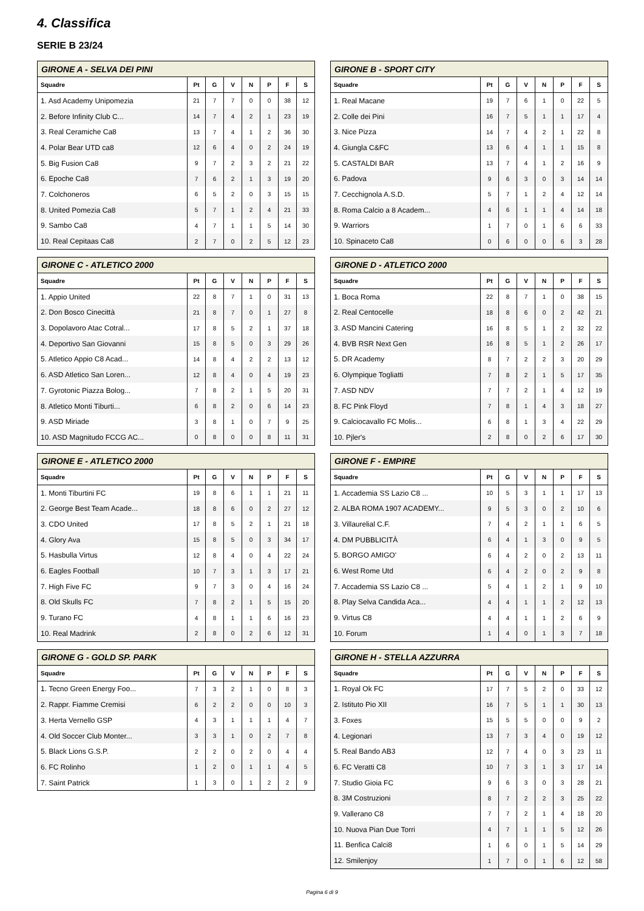4. Classifica
SERIE B 23/24
| GIRONE A - SELVA DEI PINI | | | | | | | |
| --- | --- | --- | --- | --- | --- | --- | --- |
| Squadre | Pt | G | V | N | P | F | S |
| 1. Asd Academy Unipomezia | 21 | 7 | 7 | 0 | 0 | 38 | 12 |
| 2. Before Infinity Club C... | 14 | 7 | 4 | 2 | 1 | 23 | 19 |
| 3. Real Ceramiche Ca8 | 13 | 7 | 4 | 1 | 2 | 36 | 30 |
| 4. Polar Bear UTD ca8 | 12 | 6 | 4 | 0 | 2 | 24 | 19 |
| 5. Big Fusion Ca8 | 9 | 7 | 2 | 3 | 2 | 21 | 22 |
| 6. Epoche Ca8 | 7 | 6 | 2 | 1 | 3 | 19 | 20 |
| 7. Colchoneros | 6 | 5 | 2 | 0 | 3 | 15 | 15 |
| 8. United Pomezia Ca8 | 5 | 7 | 1 | 2 | 4 | 21 | 33 |
| 9. Sambo Ca8 | 4 | 7 | 1 | 1 | 5 | 14 | 30 |
| 10. Real Cepitaas Ca8 | 2 | 7 | 0 | 2 | 5 | 12 | 23 |
| GIRONE B - SPORT CITY | | | | | | | |
| --- | --- | --- | --- | --- | --- | --- | --- |
| Squadre | Pt | G | V | N | P | F | S |
| 1. Real Macane | 19 | 7 | 6 | 1 | 0 | 22 | 5 |
| 2. Colle dei Pini | 16 | 7 | 5 | 1 | 1 | 17 | 4 |
| 3. Nice Pizza | 14 | 7 | 4 | 2 | 1 | 22 | 8 |
| 4. Giungla C&FC | 13 | 6 | 4 | 1 | 1 | 15 | 8 |
| 5. CASTALDI BAR | 13 | 7 | 4 | 1 | 2 | 16 | 9 |
| 6. Padova | 9 | 6 | 3 | 0 | 3 | 14 | 14 |
| 7. Cecchignola A.S.D. | 5 | 7 | 1 | 2 | 4 | 12 | 14 |
| 8. Roma Calcio a 8 Academ... | 4 | 6 | 1 | 1 | 4 | 14 | 18 |
| 9. Warriors | 1 | 7 | 0 | 1 | 6 | 6 | 33 |
| 10. Spinaceto Ca8 | 0 | 6 | 0 | 0 | 6 | 3 | 28 |
| GIRONE C - ATLETICO 2000 | | | | | | | |
| --- | --- | --- | --- | --- | --- | --- | --- |
| Squadre | Pt | G | V | N | P | F | S |
| 1. Appio United | 22 | 8 | 7 | 1 | 0 | 31 | 13 |
| 2. Don Bosco Cinecittà | 21 | 8 | 7 | 0 | 1 | 27 | 8 |
| 3. Dopolavoro Atac Cotral... | 17 | 8 | 5 | 2 | 1 | 37 | 18 |
| 4. Deportivo San Giovanni | 15 | 8 | 5 | 0 | 3 | 29 | 26 |
| 5. Atletico Appio C8 Acad... | 14 | 8 | 4 | 2 | 2 | 13 | 12 |
| 6. ASD Atletico San Loren... | 12 | 8 | 4 | 0 | 4 | 19 | 23 |
| 7. Gyrotonic Piazza Bolog... | 7 | 8 | 2 | 1 | 5 | 20 | 31 |
| 8. Atletico Monti Tiburti... | 6 | 8 | 2 | 0 | 6 | 14 | 23 |
| 9. ASD Miriade | 3 | 8 | 1 | 0 | 7 | 9 | 25 |
| 10. ASD Magnitudo FCCG AC... | 0 | 8 | 0 | 0 | 8 | 11 | 31 |
| GIRONE D - ATLETICO 2000 | | | | | | | |
| --- | --- | --- | --- | --- | --- | --- | --- |
| Squadre | Pt | G | V | N | P | F | S |
| 1. Boca Roma | 22 | 8 | 7 | 1 | 0 | 38 | 15 |
| 2. Real Centocelle | 18 | 8 | 6 | 0 | 2 | 42 | 21 |
| 3. ASD Mancini Catering | 16 | 8 | 5 | 1 | 2 | 32 | 22 |
| 4. BVB RSR Next Gen | 16 | 8 | 5 | 1 | 2 | 26 | 17 |
| 5. DR Academy | 8 | 7 | 2 | 2 | 3 | 20 | 29 |
| 6. Olympique Togliatti | 7 | 8 | 2 | 1 | 5 | 17 | 35 |
| 7. ASD NDV | 7 | 7 | 2 | 1 | 4 | 12 | 19 |
| 8. FC Pink Floyd | 7 | 8 | 1 | 4 | 3 | 18 | 27 |
| 9. Calciocavallo FC Molis... | 6 | 8 | 1 | 3 | 4 | 22 | 29 |
| 10. Pjler's | 2 | 8 | 0 | 2 | 6 | 17 | 30 |
| GIRONE E - ATLETICO 2000 | | | | | | | |
| --- | --- | --- | --- | --- | --- | --- | --- |
| Squadre | Pt | G | V | N | P | F | S |
| 1. Monti Tiburtini FC | 19 | 8 | 6 | 1 | 1 | 21 | 11 |
| 2. George Best Team Acade... | 18 | 8 | 6 | 0 | 2 | 27 | 12 |
| 3. CDO United | 17 | 8 | 5 | 2 | 1 | 21 | 18 |
| 4. Glory Ava | 15 | 8 | 5 | 0 | 3 | 34 | 17 |
| 5. Hasbulla Virtus | 12 | 8 | 4 | 0 | 4 | 22 | 24 |
| 6. Eagles Football | 10 | 7 | 3 | 1 | 3 | 17 | 21 |
| 7. High Five FC | 9 | 7 | 3 | 0 | 4 | 16 | 24 |
| 8. Old Skulls FC | 7 | 8 | 2 | 1 | 5 | 15 | 20 |
| 9. Turano FC | 4 | 8 | 1 | 1 | 6 | 16 | 23 |
| 10. Real Madrink | 2 | 8 | 0 | 2 | 6 | 12 | 31 |
| GIRONE F - EMPIRE | | | | | | | |
| --- | --- | --- | --- | --- | --- | --- | --- |
| Squadre | Pt | G | V | N | P | F | S |
| 1. Accademia SS Lazio C8 ... | 10 | 5 | 3 | 1 | 1 | 17 | 13 |
| 2. ALBA ROMA 1907 ACADEMY... | 9 | 5 | 3 | 0 | 2 | 10 | 6 |
| 3. Villaurelial C.F. | 7 | 4 | 2 | 1 | 1 | 6 | 5 |
| 4. DM PUBBLICITÀ | 6 | 4 | 1 | 3 | 0 | 9 | 5 |
| 5. BORGO AMIGO' | 6 | 4 | 2 | 0 | 2 | 13 | 11 |
| 6. West Rome Utd | 6 | 4 | 2 | 0 | 2 | 9 | 8 |
| 7. Accademia SS Lazio C8 ... | 5 | 4 | 1 | 2 | 1 | 9 | 10 |
| 8. Play Selva Candida Aca... | 4 | 4 | 1 | 1 | 2 | 12 | 13 |
| 9. Virtus C8 | 4 | 4 | 1 | 1 | 2 | 6 | 9 |
| 10. Forum | 1 | 4 | 0 | 1 | 3 | 7 | 18 |
| GIRONE G - GOLD SP. PARK | | | | | | | |
| --- | --- | --- | --- | --- | --- | --- | --- |
| Squadre | Pt | G | V | N | P | F | S |
| 1. Tecno Green Energy Foo... | 7 | 3 | 2 | 1 | 0 | 8 | 3 |
| 2. Rappr. Fiamme Cremisi | 6 | 2 | 2 | 0 | 0 | 10 | 3 |
| 3. Herta Vernello GSP | 4 | 3 | 1 | 1 | 1 | 4 | 7 |
| 4. Old Soccer Club Monter... | 3 | 3 | 1 | 0 | 2 | 7 | 8 |
| 5. Black Lions G.S.P. | 2 | 2 | 0 | 2 | 0 | 4 | 4 |
| 6. FC Rolinho | 1 | 2 | 0 | 1 | 1 | 4 | 5 |
| 7. Saint Patrick | 1 | 3 | 0 | 1 | 2 | 2 | 9 |
| GIRONE H - STELLA AZZURRA | | | | | | | |
| --- | --- | --- | --- | --- | --- | --- | --- |
| Squadre | Pt | G | V | N | P | F | S |
| 1. Royal Ok FC | 17 | 7 | 5 | 2 | 0 | 33 | 12 |
| 2. Istituto Pio XII | 16 | 7 | 5 | 1 | 1 | 30 | 13 |
| 3. Foxes | 15 | 5 | 5 | 0 | 0 | 9 | 2 |
| 4. Legionari | 13 | 7 | 3 | 4 | 0 | 19 | 12 |
| 5. Real Bando AB3 | 12 | 7 | 4 | 0 | 3 | 23 | 11 |
| 6. FC Veratti C8 | 10 | 7 | 3 | 1 | 3 | 17 | 14 |
| 7. Studio Gioia FC | 9 | 6 | 3 | 0 | 3 | 28 | 21 |
| 8. 3M Costruzioni | 8 | 7 | 2 | 2 | 3 | 25 | 22 |
| 9. Vallerano C8 | 7 | 7 | 2 | 1 | 4 | 18 | 20 |
| 10. Nuova Pian Due Torri | 4 | 7 | 1 | 1 | 5 | 12 | 26 |
| 11. Benfica Calci8 | 1 | 6 | 0 | 1 | 5 | 14 | 29 |
| 12. Smilenjoy | 1 | 7 | 0 | 1 | 6 | 12 | 58 |
Pagina 6 di 9